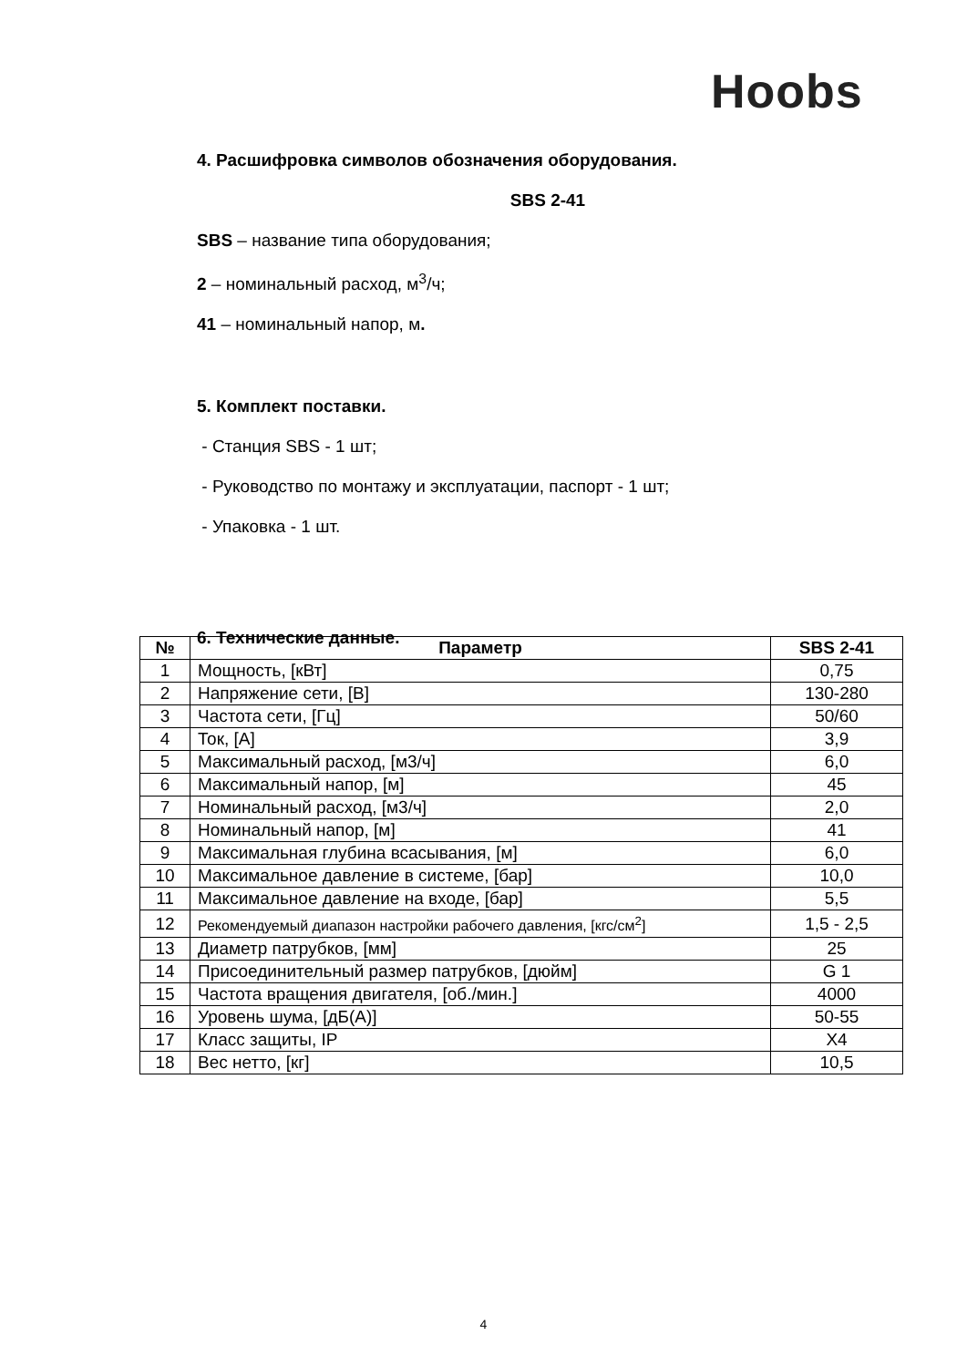Hoobs
4. Расшифровка символов обозначения оборудования.
SBS 2-41
SBS – название типа оборудования;
2 – номинальный расход, м<sup>3</sup>/ч;
41 – номинальный напор, м.
5. Комплект поставки.
- Станция SBS - 1 шт;
- Руководство по монтажу и эксплуатации, паспорт - 1 шт;
- Упаковка - 1 шт.
6. Технические данные.
| № | Параметр | SBS 2-41 |
| --- | --- | --- |
| 1 | Мощность, [кВт] | 0,75 |
| 2 | Напряжение сети, [В] | 130-280 |
| 3 | Частота сети, [Гц] | 50/60 |
| 4 | Ток, [А] | 3,9 |
| 5 | Максимальный расход, [м3/ч] | 6,0 |
| 6 | Максимальный напор, [м] | 45 |
| 7 | Номинальный расход, [м3/ч] | 2,0 |
| 8 | Номинальный напор, [м] | 41 |
| 9 | Максимальная глубина всасывания, [м] | 6,0 |
| 10 | Максимальное давление в системе, [бар] | 10,0 |
| 11 | Максимальное давление на входе, [бар] | 5,5 |
| 12 | Рекомендуемый диапазон настройки рабочего давления, [кгс/см<sup>2</sup>] | 1,5 - 2,5 |
| 13 | Диаметр патрубков, [мм] | 25 |
| 14 | Присоединительный размер патрубков, [дюйм] | G 1 |
| 15 | Частота вращения двигателя, [об./мин.] | 4000 |
| 16 | Уровень шума, [дБ(А)] | 50-55 |
| 17 | Класс защиты, IP | X4 |
| 18 | Вес нетто, [кг] | 10,5 |
4